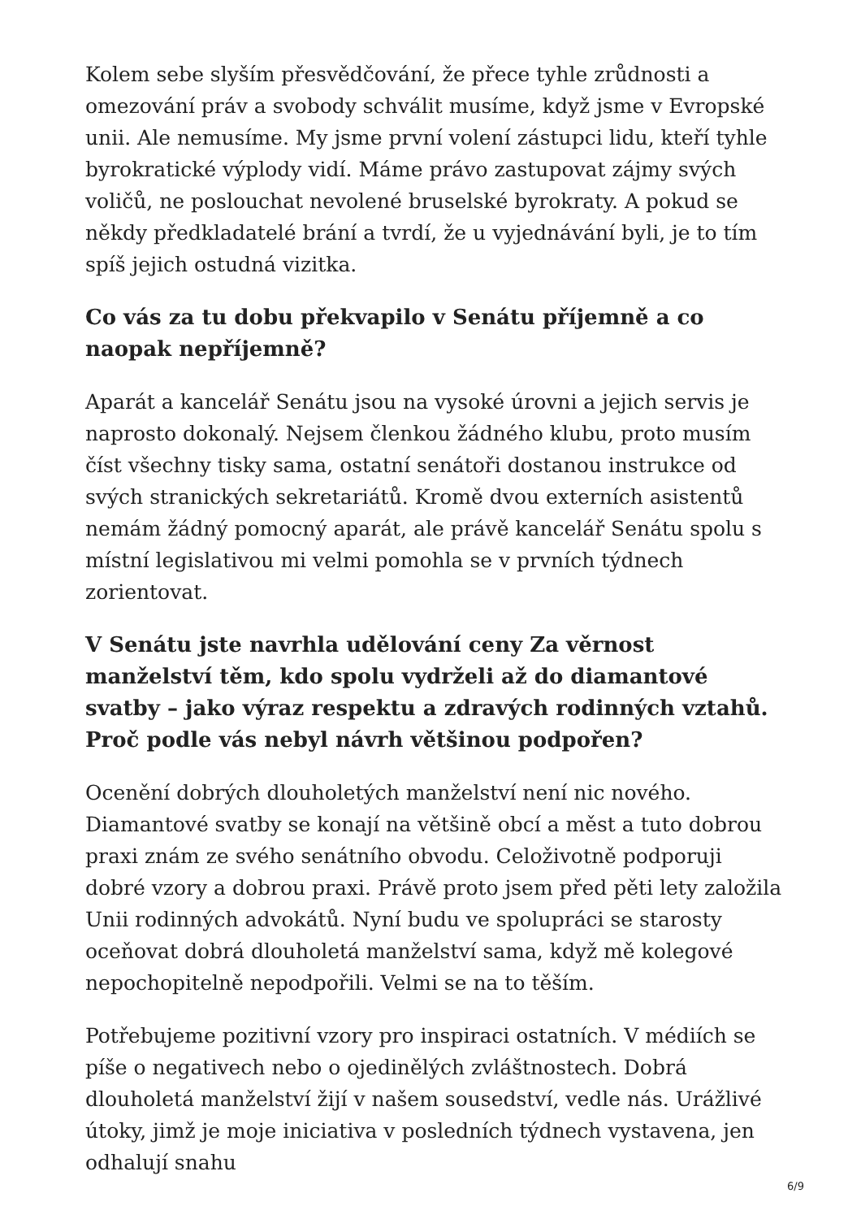Kolem sebe slyším přesvědčování, že přece tyhle zrůdnosti a omezování práv a svobody schválit musíme, když jsme v Evropské unii. Ale nemusíme. My jsme první volení zástupci lidu, kteří tyhle byrokratické výplody vidí. Máme právo zastupovat zájmy svých voličů, ne poslouchat nevolené bruselské byrokraty. A pokud se někdy předkladatelé brání a tvrdí, že u vyjednávání byli, je to tím spíš jejich ostudná vizitka.
Co vás za tu dobu překvapilo v Senátu příjemně a co naopak nepříjemně?
Aparát a kancelář Senátu jsou na vysoké úrovni a jejich servis je naprosto dokonalý. Nejsem členkou žádného klubu, proto musím číst všechny tisky sama, ostatní senátoři dostanou instrukce od svých stranických sekretariátů. Kromě dvou externích asistentů nemám žádný pomocný aparát, ale právě kancelář Senátu spolu s místní legislativou mi velmi pomohla se v prvních týdnech zorientovat.
V Senátu jste navrhla udělování ceny Za věrnost manželství těm, kdo spolu vydrželi až do diamantové svatby – jako výraz respektu a zdravých rodinných vztahů. Proč podle vás nebyl návrh většinou podpořen?
Ocenění dobrých dlouholetých manželství není nic nového. Diamantové svatby se konají na většině obcí a měst a tuto dobrou praxi znám ze svého senátního obvodu. Celoživotně podporuji dobré vzory a dobrou praxi. Právě proto jsem před pěti lety založila Unii rodinných advokátů. Nyní budu ve spolupráci se starosty oceňovat dobrá dlouholetá manželství sama, když mě kolegové nepochopitelně nepodpořili. Velmi se na to těším.
Potřebujeme pozitivní vzory pro inspiraci ostatních. V médiích se píše o negativech nebo o ojedinělých zvláštnostech. Dobrá dlouholetá manželství žijí v našem sousedství, vedle nás. Urážlivé útoky, jimž je moje iniciativa v posledních týdnech vystavena, jen odhalují snahu
6/9